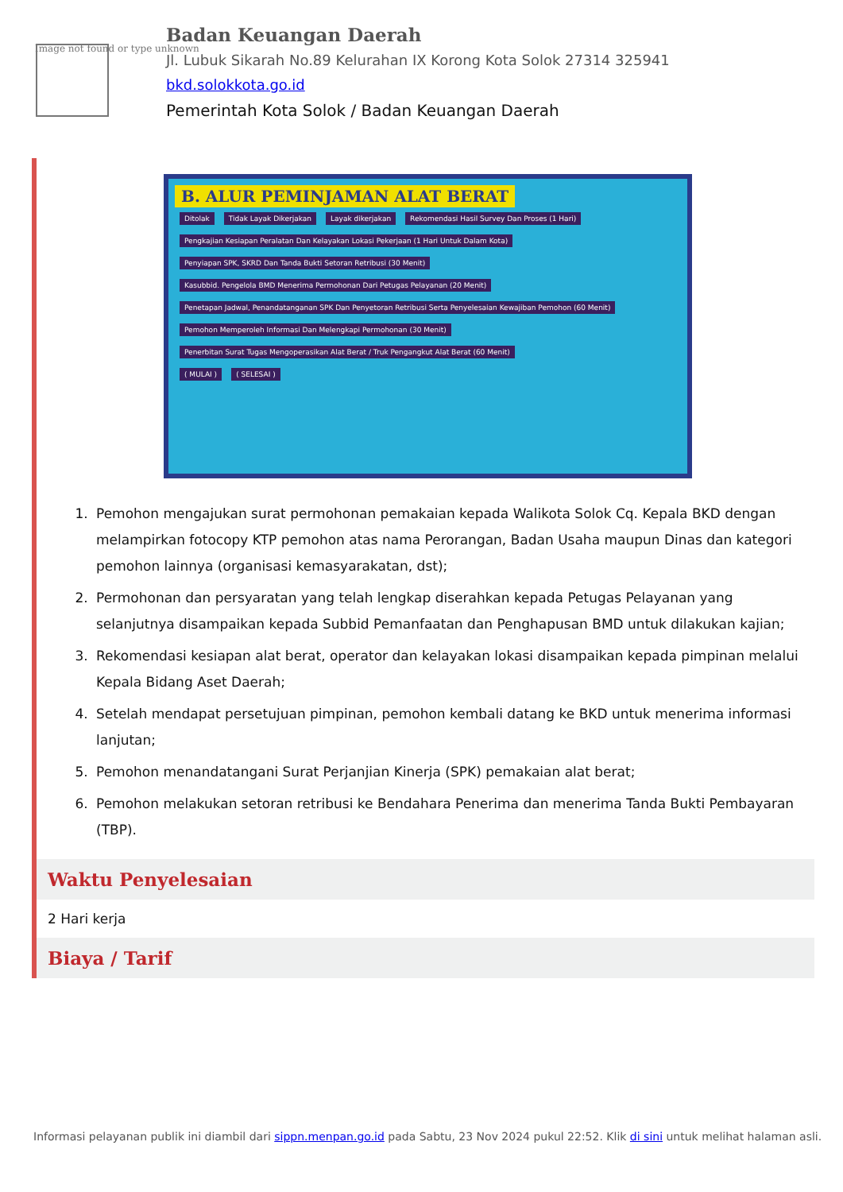Image not found or type unknown
Badan Keuangan Daerah
Jl. Lubuk Sikarah No.89 Kelurahan IX Korong Kota Solok 27314 325941
bkd.solokkota.go.id
Pemerintah Kota Solok / Badan Keuangan Daerah
B. ALUR PEMINJAMAN ALAT BERAT
Ditolak Tidak Layak Dikerjakan Layak dikerjakan
Rekomendasi Hasil Survey Dan Proses (1 Hari)
Pengkajian Kesiapan Peralatan Dan Kelayakan Lokasi Pekerjaan (1 Hari Untuk Dalam Kota)
Penyiapan SPK, SKRD Dan Tanda Bukti Setoran Retribusi (30 Menit)
Kasubbid. Pengelola BMD Menerima Permohonan Dari Petugas Pelayanan (20 Menit)
Penetapan Jadwal, Penandatanganan SPK Dan Penyetoran Retribusi Serta Penyelesaian Kewajiban Pemohon (60 Menit)
Pemohon Memperoleh Informasi Dan Melengkapi Permohonan (30 Menit)
Penerbitan Surat Tugas Mengoperasikan Alat Berat / Truk Pengangkut Alat Berat (60 Menit)
( MULAI ) ( SELESAI )
1. Pemohon mengajukan surat permohonan pemakaian kepada Walikota Solok Cq. Kepala BKD dengan melampirkan fotocopy KTP pemohon atas nama Perorangan, Badan Usaha maupun Dinas dan kategori pemohon lainnya (organisasi kemasyarakatan, dst);
2. Permohonan dan persyaratan yang telah lengkap diserahkan kepada Petugas Pelayanan yang selanjutnya disampaikan kepada Subbid Pemanfaatan dan Penghapusan BMD untuk dilakukan kajian;
3. Rekomendasi kesiapan alat berat, operator dan kelayakan lokasi disampaikan kepada pimpinan melalui Kepala Bidang Aset Daerah;
4. Setelah mendapat persetujuan pimpinan, pemohon kembali datang ke BKD untuk menerima informasi lanjutan;
5. Pemohon menandatangani Surat Perjanjian Kinerja (SPK) pemakaian alat berat;
6. Pemohon melakukan setoran retribusi ke Bendahara Penerima dan menerima Tanda Bukti Pembayaran (TBP).
Waktu Penyelesaian
2 Hari kerja
Biaya / Tarif
Informasi pelayanan publik ini diambil dari sippn.menpan.go.id pada Sabtu, 23 Nov 2024 pukul 22:52. Klik di sini untuk melihat halaman asli.